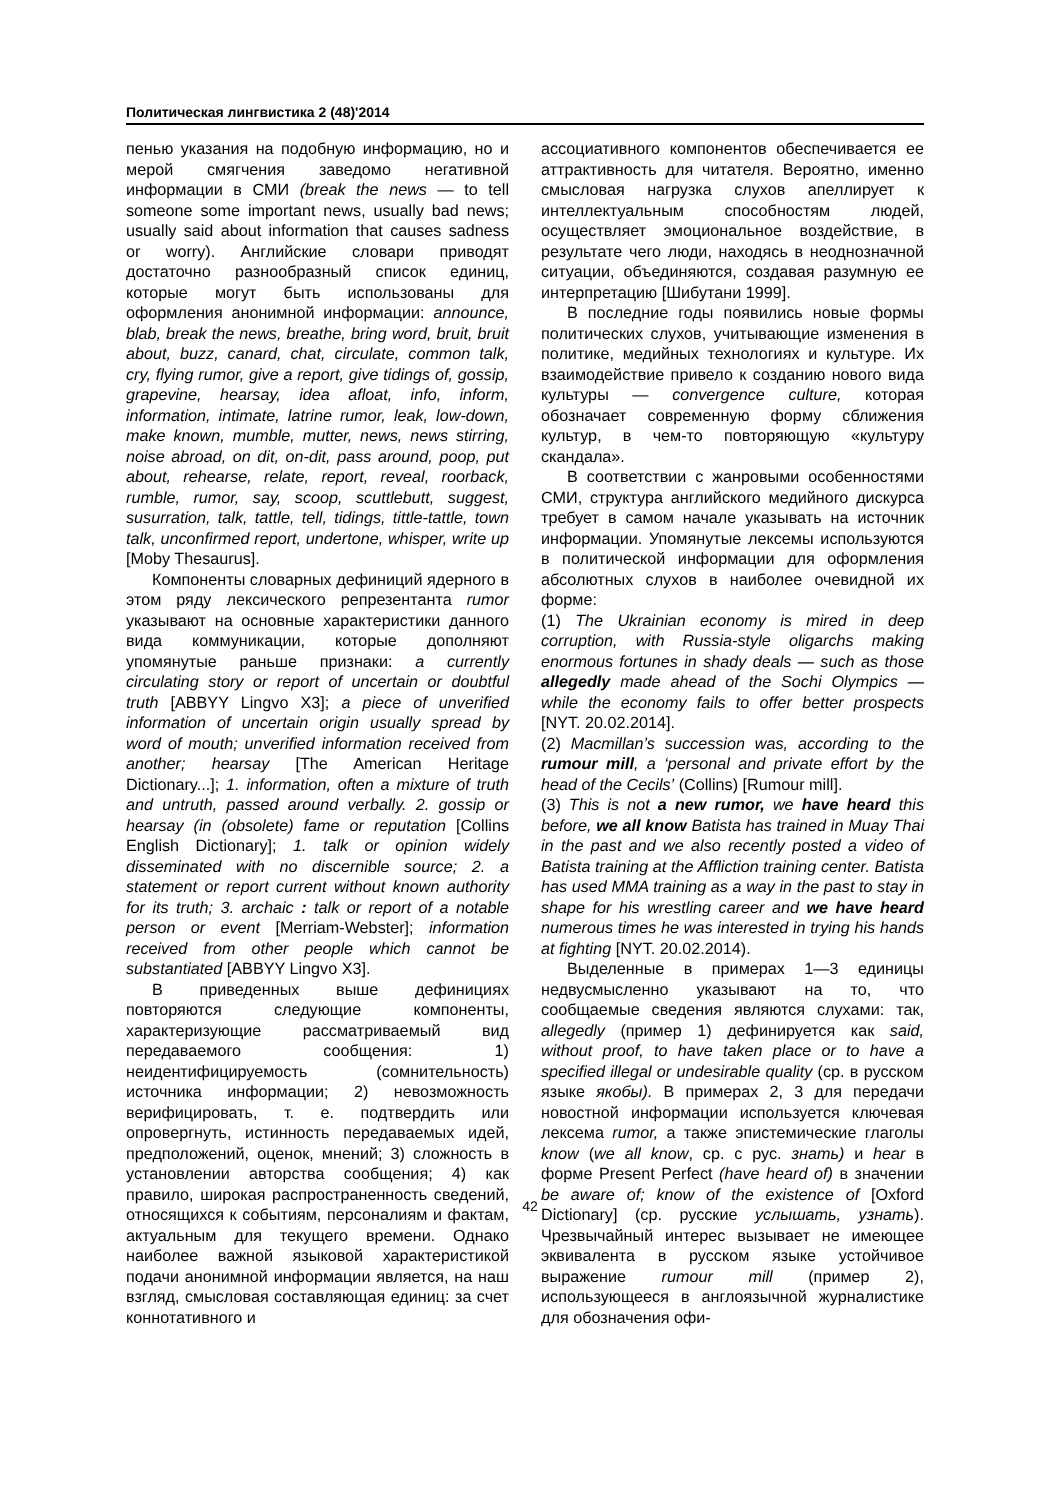Политическая лингвистика 2 (48)'2014
пенью указания на подобную информацию, но и мерой смягчения заведомо негативной информации в СМИ (break the news — to tell someone some important news, usually bad news; usually said about information that causes sadness or worry). Английские словари приводят достаточно разнообразный список единиц, которые могут быть использованы для оформления анонимной информации: announce, blab, break the news, breathe, bring word, bruit, bruit about, buzz, canard, chat, circulate, common talk, cry, flying rumor, give a report, give tidings of, gossip, grapevine, hearsay, idea afloat, info, inform, information, intimate, latrine rumor, leak, low-down, make known, mumble, mutter, news, news stirring, noise abroad, on dit, on-dit, pass around, poop, put about, rehearse, relate, report, reveal, roorback, rumble, rumor, say, scoop, scuttlebutt, suggest, susurration, talk, tattle, tell, tidings, tittle-tattle, town talk, unconfirmed report, undertone, whisper, write up [Moby Thesaurus].
Компоненты словарных дефиниций ядерного в этом ряду лексического репрезентанта rumor указывают на основные характеристики данного вида коммуникации, которые дополняют упомянутые раньше признаки: a currently circulating story or report of uncertain or doubtful truth [ABBYY Lingvo X3]; a piece of unverified information of uncertain origin usually spread by word of mouth; unverified information received from another; hearsay [The American Heritage Dictionary...]; 1. information, often a mixture of truth and untruth, passed around verbally. 2. gossip or hearsay (in (obsolete) fame or reputation [Collins English Dictionary]; 1. talk or opinion widely disseminated with no discernible source; 2. a statement or report current without known authority for its truth; 3. archaic : talk or report of a notable person or event [Merriam-Webster]; information received from other people which cannot be substantiated [ABBYY Lingvo X3].
В приведенных выше дефинициях повторяются следующие компоненты, характеризующие рассматриваемый вид передаваемого сообщения: 1) неидентифицируемость (сомнительность) источника информации; 2) невозможность верифицировать, т. е. подтвердить или опровергнуть, истинность передаваемых идей, предположений, оценок, мнений; 3) сложность в установлении авторства сообщения; 4) как правило, широкая распространенность сведений, относящихся к событиям, персоналиям и фактам, актуальным для текущего времени. Однако наиболее важной языковой характеристикой подачи анонимной информации является, на наш взгляд, смысловая составляющая единиц: за счет коннотативного и
ассоциативного компонентов обеспечивается ее аттрактивность для читателя. Вероятно, именно смысловая нагрузка слухов апеллирует к интеллектуальным способностям людей, осуществляет эмоциональное воздействие, в результате чего люди, находясь в неоднозначной ситуации, объединяются, создавая разумную ее интерпретацию [Шибутани 1999].
В последние годы появились новые формы политических слухов, учитывающие изменения в политике, медийных технологиях и культуре. Их взаимодействие привело к созданию нового вида культуры — convergence culture, которая обозначает современную форму сближения культур, в чем-то повторяющую «культуру скандала».
В соответствии с жанровыми особенностями СМИ, структура английского медийного дискурса требует в самом начале указывать на источник информации. Упомянутые лексемы используются в политической информации для оформления абсолютных слухов в наиболее очевидной их форме:
(1) The Ukrainian economy is mired in deep corruption, with Russia-style oligarchs making enormous fortunes in shady deals — such as those allegedly made ahead of the Sochi Olympics — while the economy fails to offer better prospects [NYT. 20.02.2014].
(2) Macmillan’s succession was, according to the rumour mill, a ‘personal and private effort by the head of the Cecils’ (Collins) [Rumour mill].
(3) This is not a new rumor, we have heard this before, we all know Batista has trained in Muay Thai in the past and we also recently posted a video of Batista training at the Affliction training center. Batista has used MMA training as a way in the past to stay in shape for his wrestling career and we have heard numerous times he was interested in trying his hands at fighting [NYT. 20.02.2014).
Выделенные в примерах 1—3 единицы недвусмысленно указывают на то, что сообщаемые сведения являются слухами: так, allegedly (пример 1) дефинируется как said, without proof, to have taken place or to have a specified illegal or undesirable quality (ср. в русском языке якобы). В примерах 2, 3 для передачи новостной информации используется ключевая лексема rumor, а также эпистемические глаголы know (we all know, ср. с рус. знать) и hear в форме Present Perfect (have heard of) в значении be aware of; know of the existence of [Oxford Dictionary] (ср. русские услышать, узнать). Чрезвычайный интерес вызывает не имеющее эквивалента в русском языке устойчивое выражение rumour mill (пример 2), использующееся в англоязычной журналистике для обозначения офи-
42